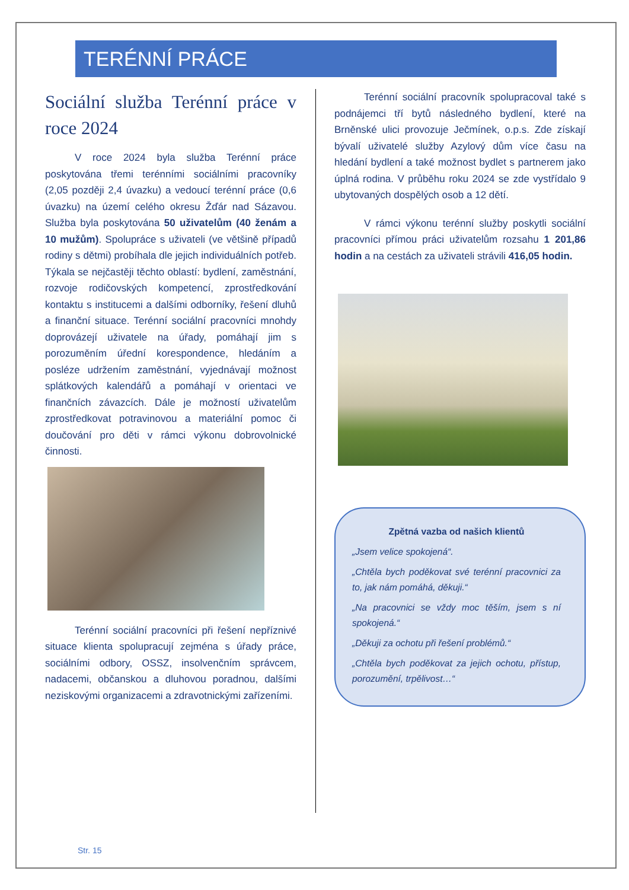TERÉNNÍ PRÁCE
Sociální služba Terénní práce v roce 2024
V roce 2024 byla služba Terénní práce poskytována třemi terénními sociálními pracovníky (2,05 později 2,4 úvazku) a vedoucí terénní práce (0,6 úvazku) na území celého okresu Žďár nad Sázavou. Služba byla poskytována 50 uživatelům (40 ženám a 10 mužům). Spolupráce s uživateli (ve většině případů rodiny s dětmi) probíhala dle jejich individuálních potřeb. Týkala se nejčastěji těchto oblastí: bydlení, zaměstnání, rozvoje rodičovských kompetencí, zprostředkování kontaktu s institucemi a dalšími odborníky, řešení dluhů a finanční situace. Terénní sociální pracovníci mnohdy doprovázejí uživatele na úřady, pomáhají jim s porozuměním úřední korespondence, hledáním a posléze udržením zaměstnání, vyjednávají možnost splátkových kalendářů a pomáhají v orientaci ve finančních závazcích. Dále je možností uživatelům zprostředkovat potravinovou a materiální pomoc či doučování pro děti v rámci výkonu dobrovolnické činnosti.
Terénní sociální pracovníci při řešení nepříznivé situace klienta spolupracují zejména s úřady práce, sociálními odbory, OSSZ, insolvenčním správcem, nadacemi, občanskou a dluhovou poradnou, dalšími neziskovými organizacemi a zdravotnickými zařízeními.
Terénní sociální pracovník spolupracoval také s podnájemci tří bytů následného bydlení, které na Brněnské ulici provozuje Ječmínek, o.p.s. Zde získají bývalí uživatelé služby Azylový dům více času na hledání bydlení a také možnost bydlet s partnerem jako úplná rodina. V průběhu roku 2024 se zde vystřídalo 9 ubytovaných dospělých osob a 12 dětí.
V rámci výkonu terénní služby poskytli sociální pracovníci přímou práci uživatelům rozsahu 1 201,86 hodin a na cestách za uživateli strávili 416,05 hodin.
Zpětná vazba od našich klientů
„Jsem velice spokojená“.
„Chtěla bych poděkovat své terénní pracovnici za to, jak nám pomáhá, děkuji.“
„Na pracovnici se vždy moc těším, jsem s ní spokojená.“
„Děkuji za ochotu při řešení problémů.“
„Chtěla bych poděkovat za jejich ochotu, přístup, porozumění, trpělivost…“
Str. 15